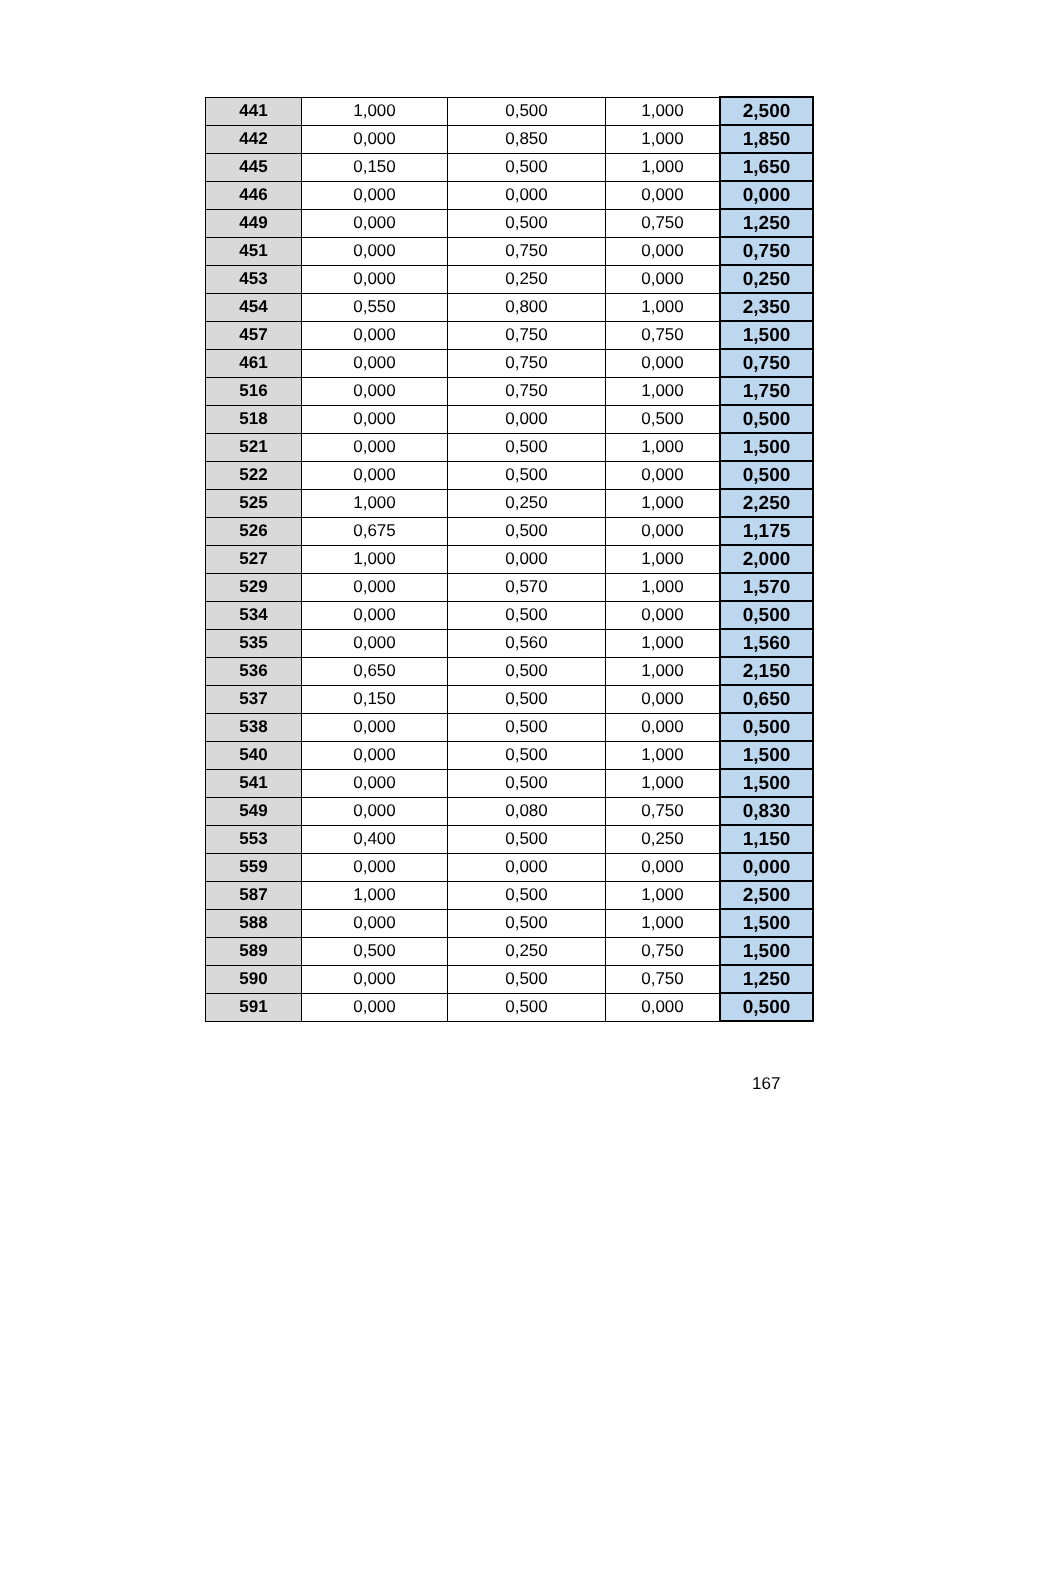| 441 | 1,000 | 0,500 | 1,000 | 2,500 |
| 442 | 0,000 | 0,850 | 1,000 | 1,850 |
| 445 | 0,150 | 0,500 | 1,000 | 1,650 |
| 446 | 0,000 | 0,000 | 0,000 | 0,000 |
| 449 | 0,000 | 0,500 | 0,750 | 1,250 |
| 451 | 0,000 | 0,750 | 0,000 | 0,750 |
| 453 | 0,000 | 0,250 | 0,000 | 0,250 |
| 454 | 0,550 | 0,800 | 1,000 | 2,350 |
| 457 | 0,000 | 0,750 | 0,750 | 1,500 |
| 461 | 0,000 | 0,750 | 0,000 | 0,750 |
| 516 | 0,000 | 0,750 | 1,000 | 1,750 |
| 518 | 0,000 | 0,000 | 0,500 | 0,500 |
| 521 | 0,000 | 0,500 | 1,000 | 1,500 |
| 522 | 0,000 | 0,500 | 0,000 | 0,500 |
| 525 | 1,000 | 0,250 | 1,000 | 2,250 |
| 526 | 0,675 | 0,500 | 0,000 | 1,175 |
| 527 | 1,000 | 0,000 | 1,000 | 2,000 |
| 529 | 0,000 | 0,570 | 1,000 | 1,570 |
| 534 | 0,000 | 0,500 | 0,000 | 0,500 |
| 535 | 0,000 | 0,560 | 1,000 | 1,560 |
| 536 | 0,650 | 0,500 | 1,000 | 2,150 |
| 537 | 0,150 | 0,500 | 0,000 | 0,650 |
| 538 | 0,000 | 0,500 | 0,000 | 0,500 |
| 540 | 0,000 | 0,500 | 1,000 | 1,500 |
| 541 | 0,000 | 0,500 | 1,000 | 1,500 |
| 549 | 0,000 | 0,080 | 0,750 | 0,830 |
| 553 | 0,400 | 0,500 | 0,250 | 1,150 |
| 559 | 0,000 | 0,000 | 0,000 | 0,000 |
| 587 | 1,000 | 0,500 | 1,000 | 2,500 |
| 588 | 0,000 | 0,500 | 1,000 | 1,500 |
| 589 | 0,500 | 0,250 | 0,750 | 1,500 |
| 590 | 0,000 | 0,500 | 0,750 | 1,250 |
| 591 | 0,000 | 0,500 | 0,000 | 0,500 |
167